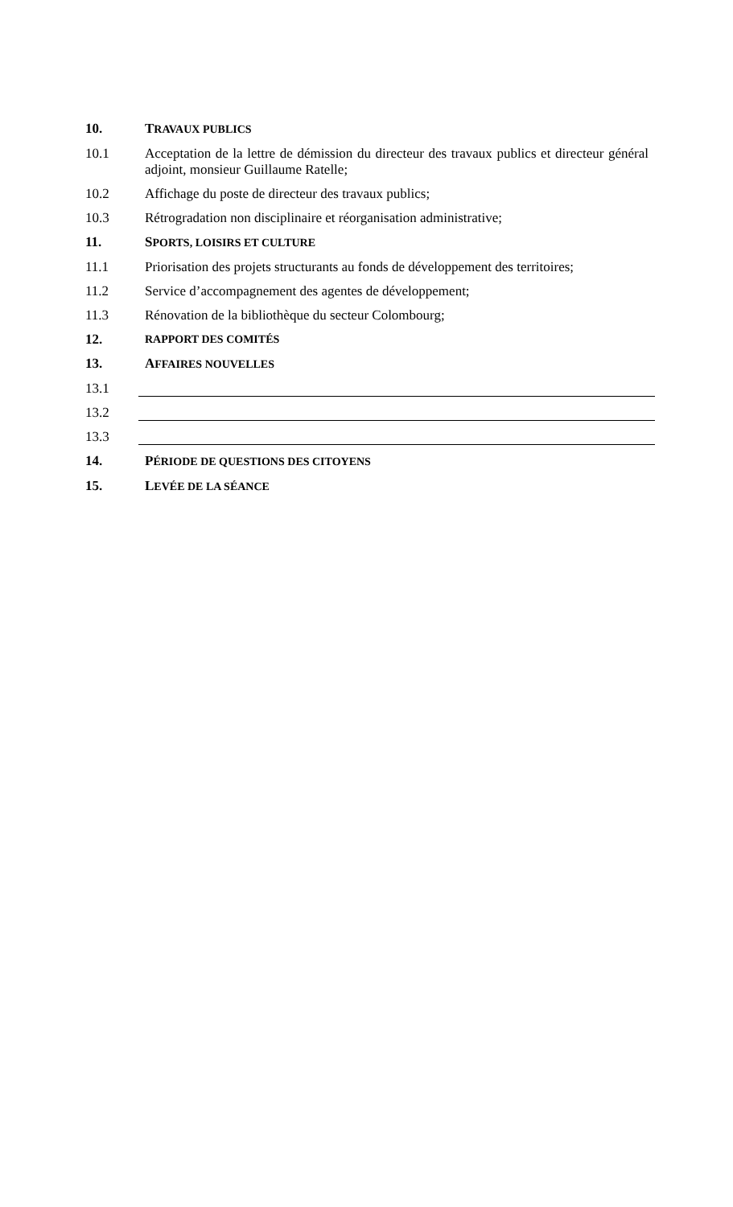10. TRAVAUX PUBLICS
10.1 Acceptation de la lettre de démission du directeur des travaux publics et directeur général adjoint, monsieur Guillaume Ratelle;
10.2 Affichage du poste de directeur des travaux publics;
10.3 Rétrogradation non disciplinaire et réorganisation administrative;
11. SPORTS, LOISIRS ET CULTURE
11.1 Priorisation des projets structurants au fonds de développement des territoires;
11.2 Service d’accompagnement des agentes de développement;
11.3 Rénovation de la bibliothèque du secteur Colombourg;
12.
RAPPORT DES COMITÉS
13. AFFAIRES NOUVELLES
13.1
13.2
13.3
14. PÉRIODE DE QUESTIONS DES CITOYENS
15. LEVÉE DE LA SÉANCE